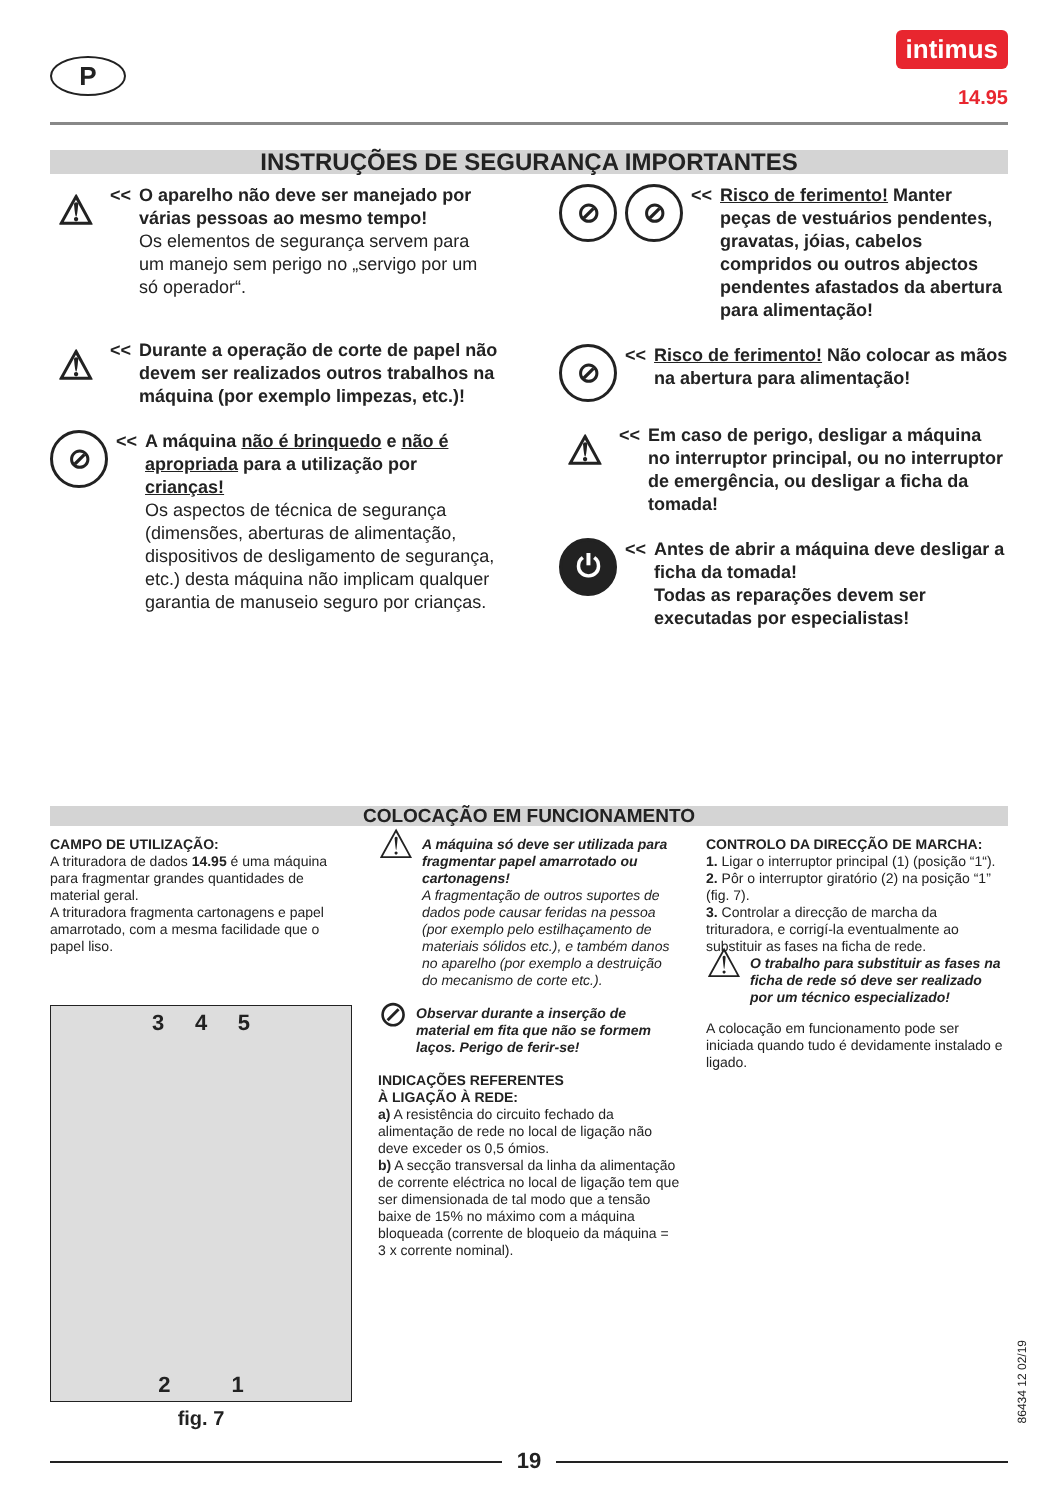P
intimus
14.95
INSTRUÇÕES DE SEGURANÇA IMPORTANTES
⚠
<< O aparelho não deve ser manejado por várias pessoas ao mesmo tempo!
Os elementos de segurança servem para um manejo sem perigo no „servigo por um só operador“.
⚠
<< Durante a operação de corte de papel não devem ser realizados outros trabalhos na máquina (por exemplo limpezas, etc.)!
⊘
<< A máquina não é brinquedo e não é apropriada para a utilização por crianças!
Os aspectos de técnica de segurança (dimensões, aberturas de alimentação, dispositivos de desligamento de segurança, etc.) desta máquina não implicam qualquer garantia de manuseio seguro por crianças.
⊘ ⊘
<< Risco de ferimento! Manter peças de vestuários pendentes, gravatas, jóias, cabelos compridos ou outros abjectos pendentes afastados da abertura para alimentação!
⊘
<< Risco de ferimento! Não colocar as mãos na abertura para alimentação!
⚠
<< Em caso de perigo, desligar a máquina no interruptor principal, ou no interruptor de emergência, ou desligar a ficha da tomada!
⏻
<< Antes de abrir a máquina deve desligar a ficha da tomada!
Todas as reparações devem ser executadas por especialistas!
COLOCAÇÃO EM FUNCIONAMENTO
CAMPO DE UTILIZAÇÃO:
A trituradora de dados 14.95 é uma máquina para fragmentar grandes quantidades de material geral.
A trituradora fragmenta cartonagens e papel amarrotado, com a mesma facilidade que o papel liso.
3 4 5
2 1
fig. 7
⚠
A máquina só deve ser utilizada para fragmentar papel amarrotado ou cartonagens!
A fragmentação de outros suportes de dados pode causar feridas na pessoa (por exemplo pelo estilhaçamento de materiais sólidos etc.), e também danos no aparelho (por exemplo a destruição do mecanismo de corte etc.).
⊘
Observar durante a inserção de material em fita que não se formem laços. Perigo de ferir-se!
INDICAÇÕES REFERENTES
À LIGAÇÃO À REDE:
a) A resistência do circuito fechado da alimentação de rede no local de ligação não deve exceder os 0,5 ómios.
b) A secção transversal da linha da alimentação de corrente eléctrica no local de ligação tem que ser dimensionada de tal modo que a tensão baixe de 15% no máximo com a máquina bloqueada (corrente de bloqueio da máquina = 3 x corrente nominal).
CONTROLO DA DIRECÇÃO DE MARCHA:
1. Ligar o interruptor principal (1) (posição “1“).
2. Pôr o interruptor giratório (2) na posição “1” (fig. 7).
3. Controlar a direcção de marcha da trituradora, e corrigí-la eventualmente ao substituir as fases na ficha de rede.
⚠
O trabalho para substituir as fases na ficha de rede só deve ser realizado por um técnico especializado!
A colocação em funcionamento pode ser iniciada quando tudo é devidamente instalado e ligado.
86434 12 02/19
19